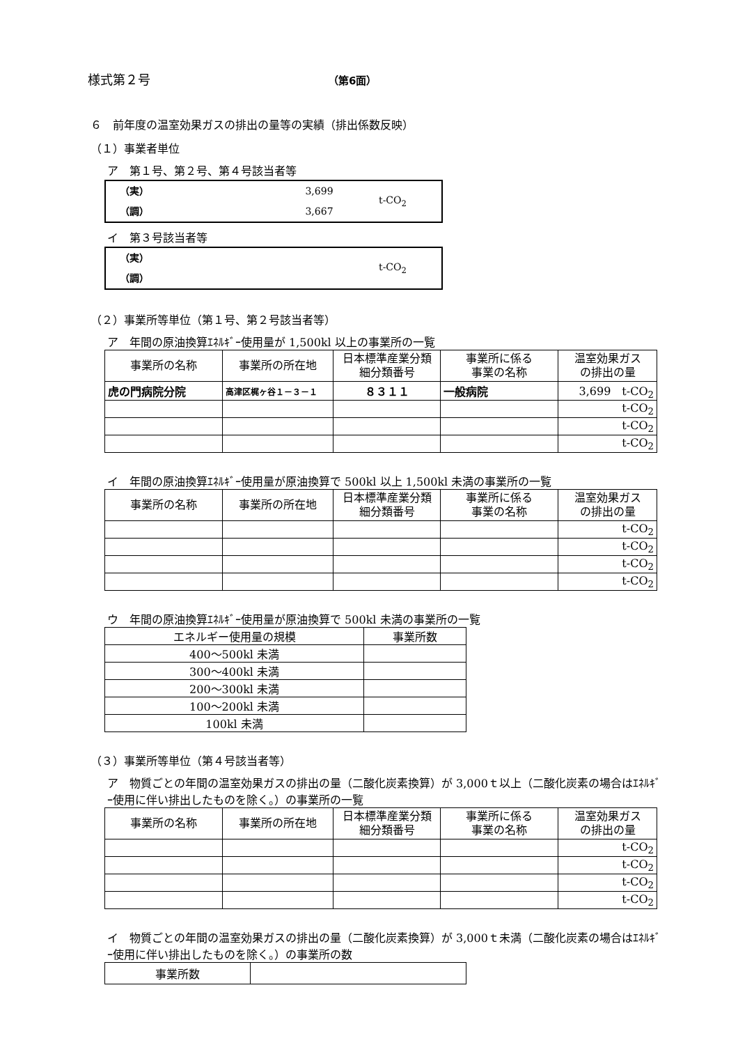様式第２号 （第6面）
６　前年度の温室効果ガスの排出の量等の実績（排出係数反映）
（１）事業者単位
ア　第１号、第２号、第４号該当者等
（実） 3,699
（調） 3,667
t-CO<sub>2</sub>
イ　第３号該当者等
（実）
（調）
t-CO<sub>2</sub>
（２）事業所等単位（第１号、第２号該当者等）
ア　年間の原油換算ｴﾈﾙｷﾞｰ使用量が 1,500kl 以上の事業所の一覧
| 事業所の名称 | 事業所の所在地 | 日本標準産業分類 細分類番号 | 事業所に係る 事業の名称 | 温室効果ガス の排出の量 |
| --- | --- | --- | --- | --- |
| 虎の門病院分院 | 高津区梶ヶ谷１－３－１ | ８３１１ | 一般病院 | 3,699 t-CO<sub>2</sub> |
| | | | | t-CO<sub>2</sub> |
| | | | | t-CO<sub>2</sub> |
| | | | | t-CO<sub>2</sub> |
イ　年間の原油換算ｴﾈﾙｷﾞｰ使用量が原油換算で 500kl 以上 1,500kl 未満の事業所の一覧
| 事業所の名称 | 事業所の所在地 | 日本標準産業分類 細分類番号 | 事業所に係る 事業の名称 | 温室効果ガス の排出の量 |
| --- | --- | --- | --- | --- |
| | | | | t-CO<sub>2</sub> |
| | | | | t-CO<sub>2</sub> |
| | | | | t-CO<sub>2</sub> |
| | | | | t-CO<sub>2</sub> |
ウ　年間の原油換算ｴﾈﾙｷﾞｰ使用量が原油換算で 500kl 未満の事業所の一覧
| エネルギー使用量の規模 | 事業所数 |
| --- | --- |
| 400～500kl 未満 | |
| 300～400kl 未満 | |
| 200～300kl 未満 | |
| 100～200kl 未満 | |
| 100kl 未満 | |
（３）事業所等単位（第４号該当者等）
ア　物質ごとの年間の温室効果ガスの排出の量（二酸化炭素換算）が 3,000ｔ以上（二酸化炭素の場合はｴﾈﾙｷﾞｰ使用に伴い排出したものを除く。）の事業所の一覧
| 事業所の名称 | 事業所の所在地 | 日本標準産業分類 細分類番号 | 事業所に係る 事業の名称 | 温室効果ガス の排出の量 |
| --- | --- | --- | --- | --- |
| | | | | t-CO<sub>2</sub> |
| | | | | t-CO<sub>2</sub> |
| | | | | t-CO<sub>2</sub> |
| | | | | t-CO<sub>2</sub> |
イ　物質ごとの年間の温室効果ガスの排出の量（二酸化炭素換算）が 3,000ｔ未満（二酸化炭素の場合はｴﾈﾙｷﾞｰ使用に伴い排出したものを除く。）の事業所の数
| 事業所数 | |